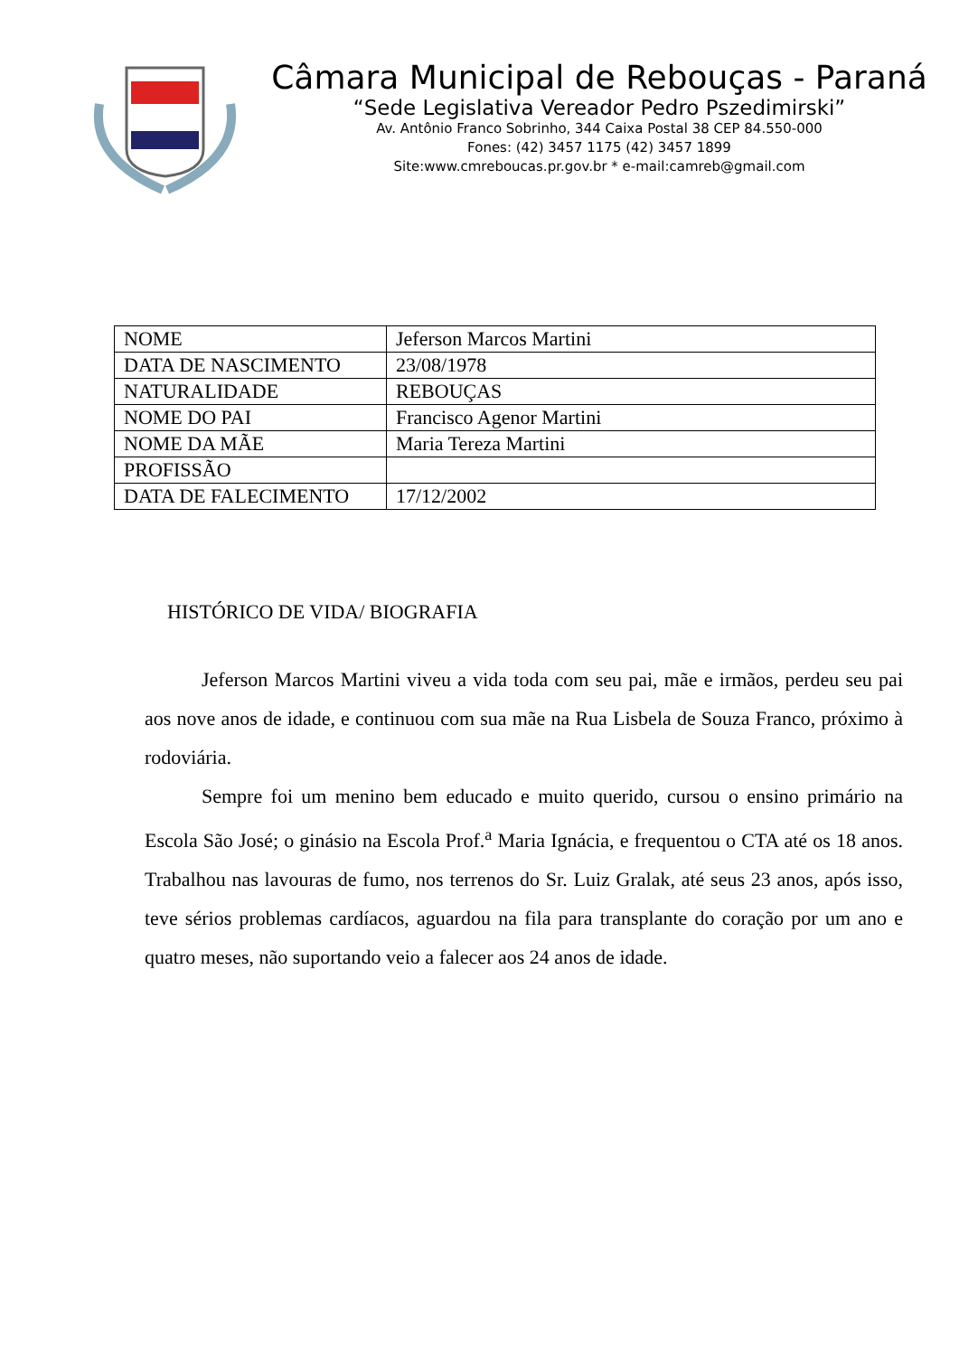Câmara Municipal de Rebouças - Paraná
“Sede Legislativa Vereador Pedro Pszedimirski”
Av. Antônio Franco Sobrinho, 344 Caixa Postal 38 CEP 84.550-000
Fones: (42) 3457 1175 (42) 3457 1899
Site:www.cmreboucas.pr.gov.br * e-mail:camreb@gmail.com
| NOME | Jeferson Marcos Martini |
| DATA DE NASCIMENTO | 23/08/1978 |
| NATURALIDADE | REBOUÇAS |
| NOME DO PAI | Francisco Agenor Martini |
| NOME DA MÃE | Maria Tereza Martini |
| PROFISSÃO | |
| DATA DE FALECIMENTO | 17/12/2002 |
HISTÓRICO DE VIDA/ BIOGRAFIA
Jeferson Marcos Martini viveu a vida toda com seu pai, mãe e irmãos, perdeu seu pai aos nove anos de idade, e continuou com sua mãe na Rua Lisbela de Souza Franco, próximo à rodoviária.
Sempre foi um menino bem educado e muito querido, cursou o ensino primário na Escola São José; o ginásio na Escola Prof.<sup>a</sup> Maria Ignácia, e frequentou o CTA até os 18 anos. Trabalhou nas lavouras de fumo, nos terrenos do Sr. Luiz Gralak, até seus 23 anos, após isso, teve sérios problemas cardíacos, aguardou na fila para transplante do coração por um ano e quatro meses, não suportando veio a falecer aos 24 anos de idade.